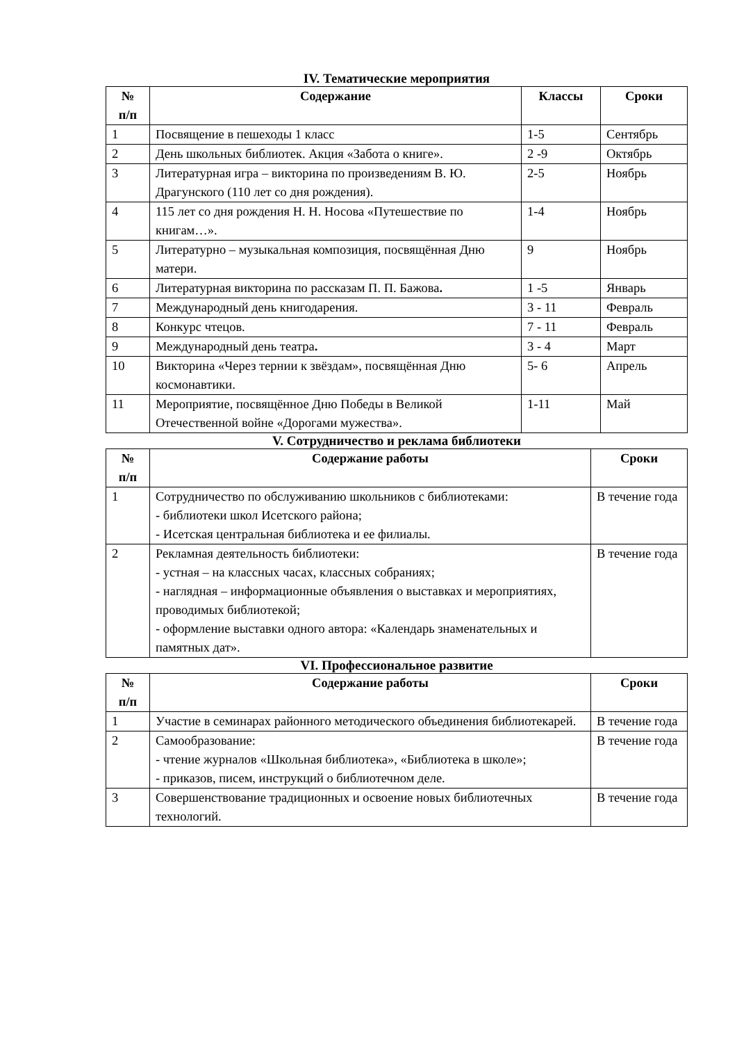IV. Тематические мероприятия
| № п/п | Содержание | Классы | Сроки |
| --- | --- | --- | --- |
| 1 | Посвящение в пешеходы 1 класс | 1-5 | Сентябрь |
| 2 | День школьных библиотек. Акция «Забота о книге». | 2 -9 | Октябрь |
| 3 | Литературная игра – викторина по произведениям В. Ю. Драгунского (110 лет со дня рождения). | 2-5 | Ноябрь |
| 4 | 115 лет со дня рождения Н. Н. Носова «Путешествие по книгам…». | 1-4 | Ноябрь |
| 5 | Литературно – музыкальная композиция, посвящённая Дню матери. | 9 | Ноябрь |
| 6 | Литературная викторина по рассказам П. П. Бажова . | 1 -5 | Январь |
| 7 | Международный день книгодарения. | 3 - 11 | Февраль |
| 8 | Конкурс чтецов. | 7 - 11 | Февраль |
| 9 | Международный день театра . | 3 - 4 | Март |
| 10 | Викторина «Через тернии к звёздам», посвящённая Дню космонавтики. | 5- 6 | Апрель |
| 11 | Мероприятие, посвящённое Дню Победы в Великой Отечественной войне «Дорогами мужества». | 1-11 | Май |
V. Сотрудничество и реклама библиотеки
| № п/п | Содержание работы | Сроки |
| --- | --- | --- |
| 1 | Сотрудничество по обслуживанию школьников с библиотеками: - библиотеки школ Исетского района; - Исетская центральная библиотека и ее филиалы. | В течение года |
| 2 | Рекламная деятельность библиотеки: - устная – на классных часах, классных собраниях; - наглядная – информационные объявления о выставках и мероприятиях, проводимых библиотекой; - оформление выставки одного автора: «Календарь знаменательных и памятных дат». | В течение года |
VI. Профессиональное развитие
| № п/п | Содержание работы | Сроки |
| --- | --- | --- |
| 1 | Участие в семинарах районного методического объединения библиотекарей. | В течение года |
| 2 | Самообразование: - чтение журналов «Школьная библиотека», «Библиотека в школе»; - приказов, писем, инструкций о библиотечном деле. | В течение года |
| 3 | Совершенствование традиционных и освоение новых библиотечных технологий. | В течение года |